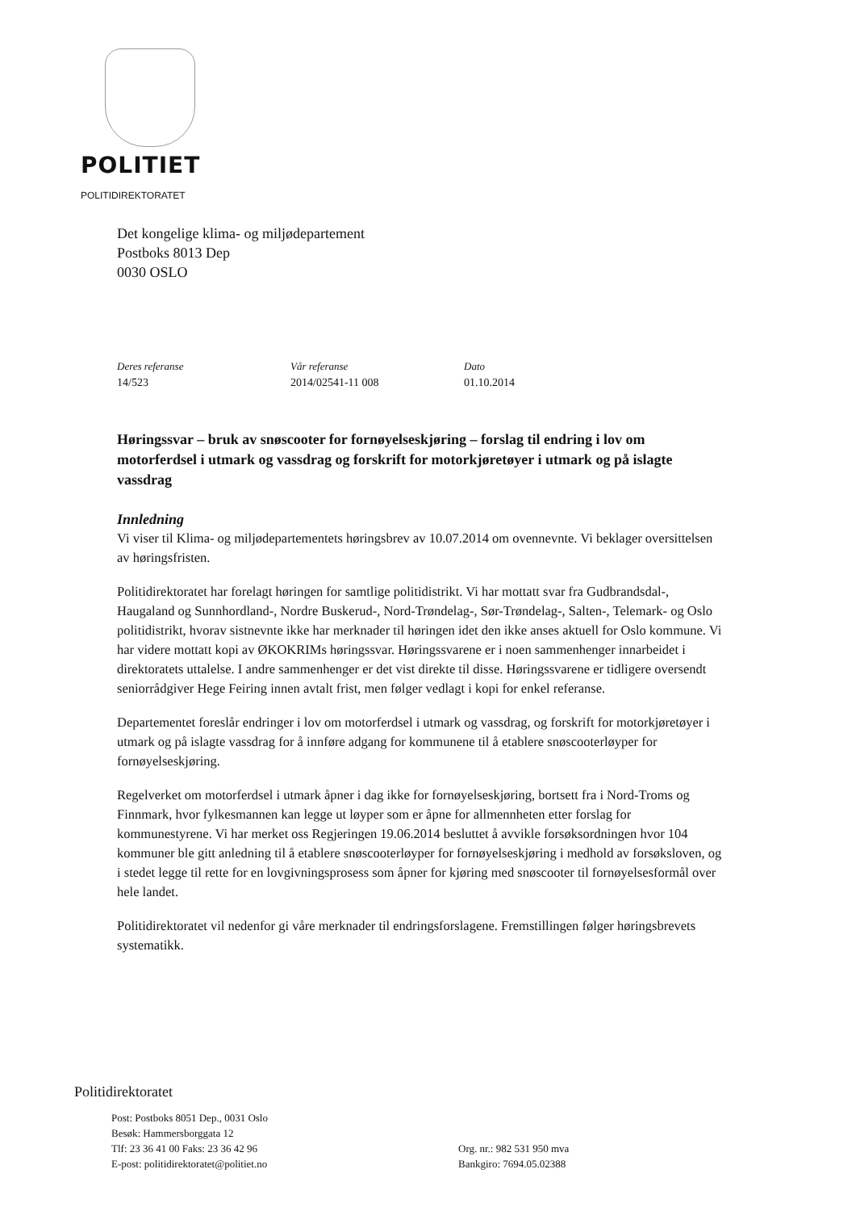POLITIET
POLITIDIREKTORATET
Det kongelige klima- og miljødepartement
Postboks 8013 Dep
0030 OSLO
Deres referanse
14/523
Vår referanse
2014/02541-11 008
Dato
01.10.2014
Høringssvar – bruk av snøscooter for fornøyelseskjøring – forslag til endring i lov om motorferdsel i utmark og vassdrag og forskrift for motorkjøretøyer i utmark og på islagte vassdrag
Innledning
Vi viser til Klima- og miljødepartementets høringsbrev av 10.07.2014 om ovennevnte. Vi beklager oversittelsen av høringsfristen.
Politidirektoratet har forelagt høringen for samtlige politidistrikt. Vi har mottatt svar fra Gudbrandsdal-, Haugaland og Sunnhordland-, Nordre Buskerud-, Nord-Trøndelag-, Sør-Trøndelag-, Salten-, Telemark- og Oslo politidistrikt, hvorav sistnevnte ikke har merknader til høringen idet den ikke anses aktuell for Oslo kommune. Vi har videre mottatt kopi av ØKOKRIMs høringssvar. Høringssvarene er i noen sammenhenger innarbeidet i direktoratets uttalelse. I andre sammenhenger er det vist direkte til disse. Høringssvarene er tidligere oversendt seniorrådgiver Hege Feiring innen avtalt frist, men følger vedlagt i kopi for enkel referanse.
Departementet foreslår endringer i lov om motorferdsel i utmark og vassdrag, og forskrift for motorkjøretøyer i utmark og på islagte vassdrag for å innføre adgang for kommunene til å etablere snøscooterløyper for fornøyelseskjøring.
Regelverket om motorferdsel i utmark åpner i dag ikke for fornøyelseskjøring, bortsett fra i Nord-Troms og Finnmark, hvor fylkesmannen kan legge ut løyper som er åpne for allmennheten etter forslag for kommunestyrene. Vi har merket oss Regjeringen 19.06.2014 besluttet å avvikle forsøksordningen hvor 104 kommuner ble gitt anledning til å etablere snøscooterløyper for fornøyelseskjøring i medhold av forsøksloven, og i stedet legge til rette for en lovgivningsprosess som åpner for kjøring med snøscooter til fornøyelsesformål over hele landet.
Politidirektoratet vil nedenfor gi våre merknader til endringsforslagene. Fremstillingen følger høringsbrevets systematikk.
Politidirektoratet
Post: Postboks 8051 Dep., 0031 Oslo
Besøk: Hammersborggata 12
Tlf: 23 36 41 00 Faks: 23 36 42 96
E-post: politidirektoratet@politiet.no
Org. nr.: 982 531 950 mva
Bankgiro: 7694.05.02388